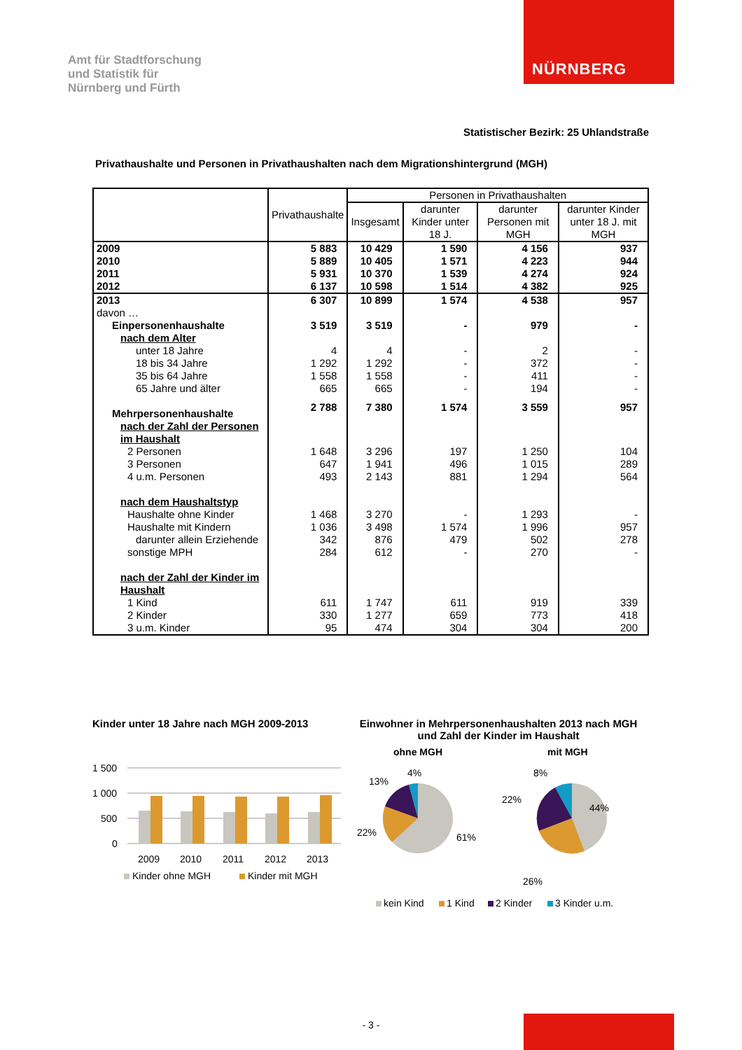Amt für Stadtforschung
und Statistik für
Nürnberg und Fürth
NÜRNBERG
Statistischer Bezirk: 25 Uhlandstraße
Privathaushalte und Personen in Privathaushalten nach dem Migrationshintergrund (MGH)
| | Privathaushalte | Personen in Privathaushalten | | | |
| --- | --- | --- | --- | --- | --- |
| | | Insgesamt | darunter Kinder unter 18 J. | darunter Personen mit MGH | darunter Kinder unter 18 J. mit MGH |
| 2009 | 5 883 | 10 429 | 1 590 | 4 156 | 937 |
| 2010 | 5 889 | 10 405 | 1 571 | 4 223 | 944 |
| 2011 | 5 931 | 10 370 | 1 539 | 4 274 | 924 |
| 2012 | 6 137 | 10 598 | 1 514 | 4 382 | 925 |
| 2013 | 6 307 | 10 899 | 1 574 | 4 538 | 957 |
| davon … | | | | | |
| Einpersonenhaushalte | 3 519 | 3 519 | - | 979 | - |
| nach dem Alter | | | | | |
| unter 18 Jahre | 4 | 4 | - | 2 | - |
| 18 bis 34 Jahre | 1 292 | 1 292 | - | 372 | - |
| 35 bis 64 Jahre | 1 558 | 1 558 | - | 411 | - |
| 65 Jahre und älter | 665 | 665 | - | 194 | - |
| Mehrpersonenhaushalte | 2 788 | 7 380 | 1 574 | 3 559 | 957 |
| nach der Zahl der Personen im Haushalt | | | | | |
| 2 Personen | 1 648 | 3 296 | 197 | 1 250 | 104 |
| 3 Personen | 647 | 1 941 | 496 | 1 015 | 289 |
| 4 u.m. Personen | 493 | 2 143 | 881 | 1 294 | 564 |
| nach dem Haushaltstyp | | | | | |
| Haushalte ohne Kinder | 1 468 | 3 270 | - | 1 293 | - |
| Haushalte mit Kindern | 1 036 | 3 498 | 1 574 | 1 996 | 957 |
| darunter allein Erziehende | 342 | 876 | 479 | 502 | 278 |
| sonstige MPH | 284 | 612 | - | 270 | - |
| nach der Zahl der Kinder im Haushalt | | | | | |
| 1 Kind | 611 | 1 747 | 611 | 919 | 339 |
| 2 Kinder | 330 | 1 277 | 659 | 773 | 418 |
| 3 u.m. Kinder | 95 | 474 | 304 | 304 | 200 |
Kinder unter 18 Jahre nach MGH 2009-2013
1 500
1 000
500
0
2009
2010
2011
2012
2013
Kinder ohne MGH
Kinder mit MGH
Einwohner in Mehrpersonenhaushalten 2013 nach MGH
und Zahl der Kinder im Haushalt
ohne MGH
mit MGH
4%
13%
22%
61%
8%
22%
44%
26%
kein Kind
1 Kind
2 Kinder
3 Kinder u.m.
- 3 -